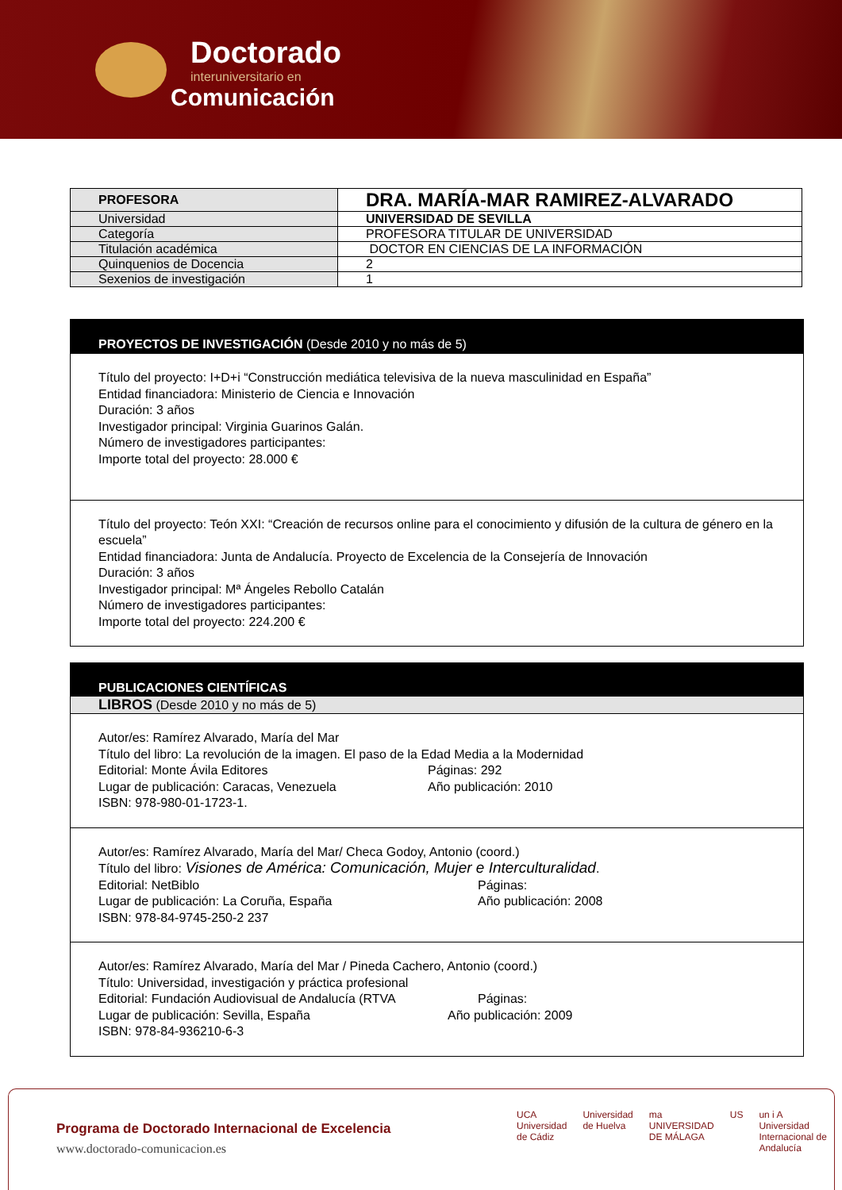Doctorado
interuniversitario en
Comunicación
| PROFESORA | DRA. MARÍA-MAR RAMIREZ-ALVARADO |
| --- | --- |
| Universidad | UNIVERSIDAD DE SEVILLA |
| Categoría | PROFESORA TITULAR DE UNIVERSIDAD |
| Titulación académica | DOCTOR EN CIENCIAS DE LA INFORMACIÓN |
| Quinquenios de Docencia | 2 |
| Sexenios de investigación | 1 |
PROYECTOS DE INVESTIGACIÓN (Desde 2010 y no más de 5)
Título del proyecto: I+D+i “Construcción mediática televisiva de la nueva masculinidad en España”
Entidad financiadora: Ministerio de Ciencia e Innovación
Duración: 3 años
Investigador principal: Virginia Guarinos Galán.
Número de investigadores participantes:
Importe total del proyecto: 28.000 €
Título del proyecto: Teón XXI: “Creación de recursos online para el conocimiento y difusión de la cultura de género en la escuela”
Entidad financiadora: Junta de Andalucía. Proyecto de Excelencia de la Consejería de Innovación
Duración: 3 años
Investigador principal: Mª Ángeles Rebollo Catalán
Número de investigadores participantes:
Importe total del proyecto: 224.200 €
PUBLICACIONES CIENTÍFICAS
LIBROS (Desde 2010 y no más de 5)
Autor/es: Ramírez Alvarado, María del Mar
Título del libro: La revolución de la imagen. El paso de la Edad Media a la Modernidad
Editorial: Monte Ávila Editores Páginas: 292
Lugar de publicación: Caracas, Venezuela Año publicación: 2010
ISBN: 978-980-01-1723-1.
Autor/es: Ramírez Alvarado, María del Mar/ Checa Godoy, Antonio (coord.)
Título del libro: Visiones de América: Comunicación, Mujer e Interculturalidad.
Editorial: NetBiblo Páginas:
Lugar de publicación: La Coruña, España Año publicación: 2008
ISBN: 978-84-9745-250-2 237
Autor/es: Ramírez Alvarado, María del Mar / Pineda Cachero, Antonio (coord.)
Título: Universidad, investigación y práctica profesional
Editorial: Fundación Audiovisual de Andalucía (RTVA Páginas:
Lugar de publicación: Sevilla, España Año publicación: 2009
ISBN: 978-84-936210-6-3
Programa de Doctorado Internacional de Excelencia
www.doctorado-comunicacion.es
UCA
Universidad de Cádiz Universidad de Huelva ma
UNIVERSIDAD DE MÁLAGA US un i A
Universidad Internacional de Andalucía